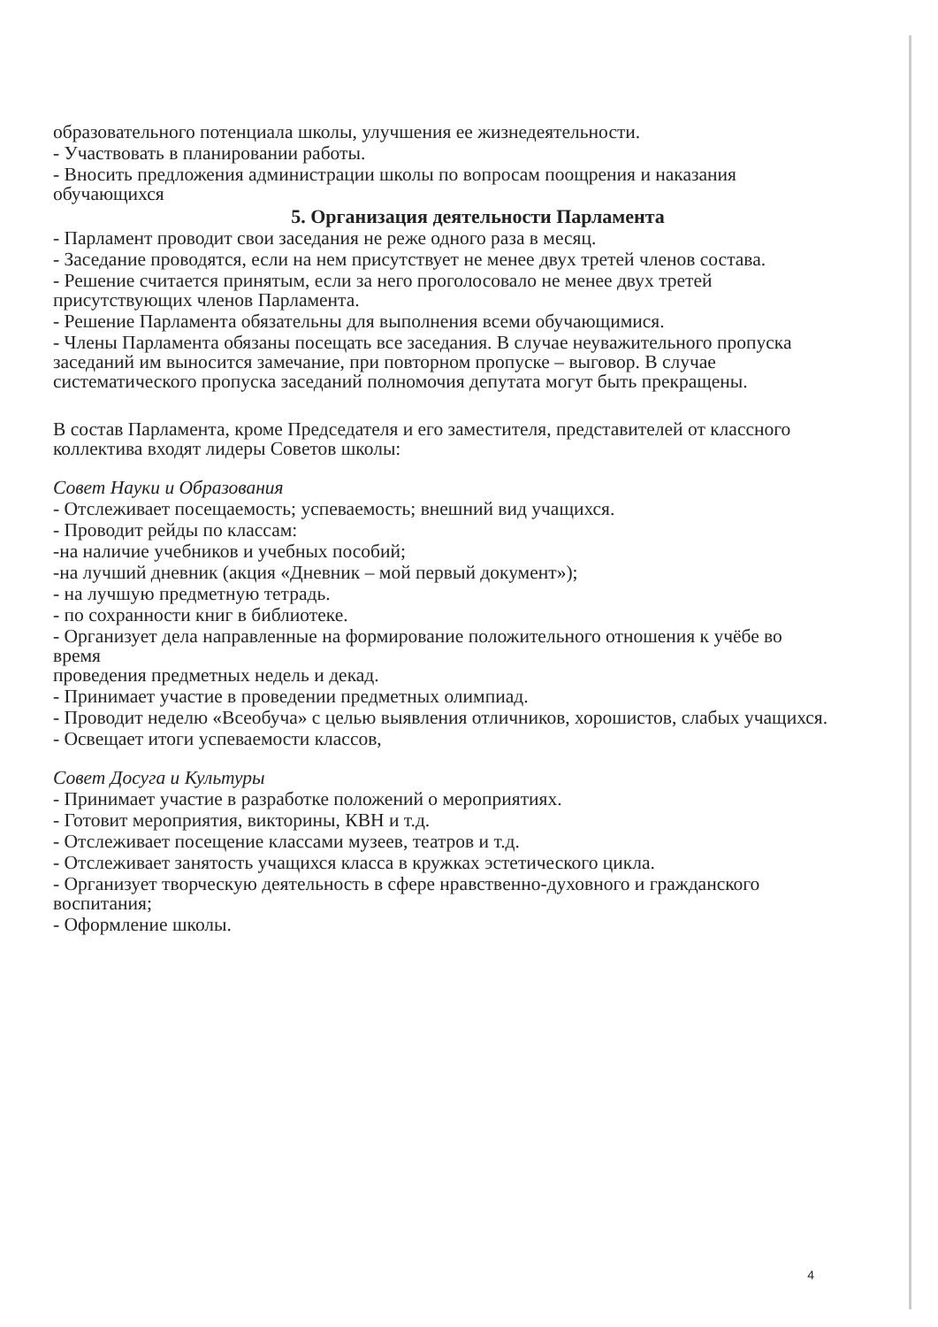образовательного потенциала школы, улучшения ее жизнедеятельности.
- Участвовать в планировании работы.
- Вносить предложения администрации школы по вопросам поощрения и наказания
обучающихся
5. Организация деятельности Парламента
- Парламент проводит свои заседания не реже одного раза в месяц.
- Заседание проводятся, если на нем присутствует не менее двух третей членов состава.
- Решение считается принятым, если за него проголосовало не менее двух третей присутствующих членов Парламента.
- Решение Парламента обязательны для выполнения всеми обучающимися.
- Члены Парламента обязаны посещать все заседания. В случае неуважительного пропуска заседаний им выносится замечание, при повторном пропуске – выговор. В случае систематического пропуска заседаний полномочия депутата могут быть прекращены.
В состав Парламента, кроме Председателя и его заместителя, представителей от классного коллектива входят лидеры Советов школы:
Совет Науки и Образования
- Отслеживает посещаемость; успеваемость; внешний вид учащихся.
- Проводит рейды по классам:
-на наличие учебников и учебных пособий;
-на лучший дневник (акция «Дневник – мой первый документ»);
- на лучшую предметную тетрадь.
- по сохранности книг в библиотеке.
- Организует дела направленные на формирование положительного отношения к учёбе во время
проведения предметных недель и декад.
- Принимает участие в проведении предметных олимпиад.
- Проводит неделю «Всеобуча» с целью выявления отличников, хорошистов, слабых учащихся.
- Освещает итоги успеваемости классов,
Совет Досуга и Культуры
- Принимает участие в разработке положений о мероприятиях.
- Готовит мероприятия, викторины, КВН и т.д.
- Отслеживает посещение классами музеев, театров и т.д.
- Отслеживает занятость учащихся класса в кружках эстетического цикла.
- Организует творческую деятельность в сфере нравственно-духовного и гражданского
воспитания;
- Оформление школы.
4